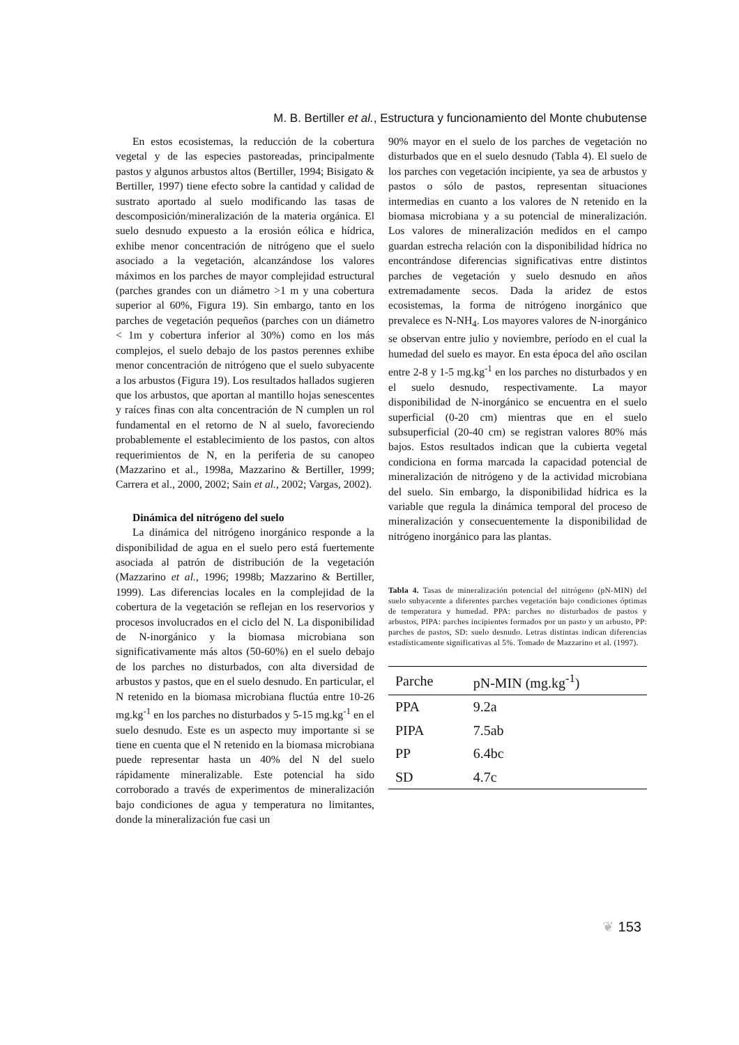M. B. Bertiller et al., Estructura y funcionamiento del Monte chubutense
En estos ecosistemas, la reducción de la cobertura vegetal y de las especies pastoreadas, principalmente pastos y algunos arbustos altos (Bertiller, 1994; Bisigato & Bertiller, 1997) tiene efecto sobre la cantidad y calidad de sustrato aportado al suelo modificando las tasas de descomposición/mineralización de la materia orgánica. El suelo desnudo expuesto a la erosión eólica e hídrica, exhibe menor concentración de nitrógeno que el suelo asociado a la vegetación, alcanzándose los valores máximos en los parches de mayor complejidad estructural (parches grandes con un diámetro >1 m y una cobertura superior al 60%, Figura 19). Sin embargo, tanto en los parches de vegetación pequeños (parches con un diámetro < 1m y cobertura inferior al 30%) como en los más complejos, el suelo debajo de los pastos perennes exhibe menor concentración de nitrógeno que el suelo subyacente a los arbustos (Figura 19). Los resultados hallados sugieren que los arbustos, que aportan al mantillo hojas senescentes y raíces finas con alta concentración de N cumplen un rol fundamental en el retorno de N al suelo, favoreciendo probablemente el establecimiento de los pastos, con altos requerimientos de N, en la periferia de su canopeo (Mazzarino et al., 1998a, Mazzarino & Bertiller, 1999; Carrera et al., 2000, 2002; Sain et al., 2002; Vargas, 2002).
Dinámica del nitrógeno del suelo
La dinámica del nitrógeno inorgánico responde a la disponibilidad de agua en el suelo pero está fuertemente asociada al patrón de distribución de la vegetación (Mazzarino et al., 1996; 1998b; Mazzarino & Bertiller, 1999). Las diferencias locales en la complejidad de la cobertura de la vegetación se reflejan en los reservorios y procesos involucrados en el ciclo del N. La disponibilidad de N-inorgánico y la biomasa microbiana son significativamente más altos (50-60%) en el suelo debajo de los parches no disturbados, con alta diversidad de arbustos y pastos, que en el suelo desnudo. En particular, el N retenido en la biomasa microbiana fluctúa entre 10-26 mg.kg<sup>-1</sup> en los parches no disturbados y 5-15 mg.kg<sup>-1</sup> en el suelo desnudo. Este es un aspecto muy importante si se tiene en cuenta que el N retenido en la biomasa microbiana puede representar hasta un 40% del N del suelo rápidamente mineralizable. Este potencial ha sido corroborado a través de experimentos de mineralización bajo condiciones de agua y temperatura no limitantes, donde la mineralización fue casi un
90% mayor en el suelo de los parches de vegetación no disturbados que en el suelo desnudo (Tabla 4). El suelo de los parches con vegetación incipiente, ya sea de arbustos y pastos o sólo de pastos, representan situaciones intermedias en cuanto a los valores de N retenido en la biomasa microbiana y a su potencial de mineralización. Los valores de mineralización medidos en el campo guardan estrecha relación con la disponibilidad hídrica no encontrándose diferencias significativas entre distintos parches de vegetación y suelo desnudo en años extremadamente secos. Dada la aridez de estos ecosistemas, la forma de nitrógeno inorgánico que prevalece es N-NH<sub>4</sub>. Los mayores valores de N-inorgánico se observan entre julio y noviembre, período en el cual la humedad del suelo es mayor. En esta época del año oscilan entre 2-8 y 1-5 mg.kg<sup>-1</sup> en los parches no disturbados y en el suelo desnudo, respectivamente. La mayor disponibilidad de N-inorgánico se encuentra en el suelo superficial (0-20 cm) mientras que en el suelo subsuperficial (20-40 cm) se registran valores 80% más bajos. Estos resultados indican que la cubierta vegetal condiciona en forma marcada la capacidad potencial de mineralización de nitrógeno y de la actividad microbiana del suelo. Sin embargo, la disponibilidad hídrica es la variable que regula la dinámica temporal del proceso de mineralización y consecuentemente la disponibilidad de nitrógeno inorgánico para las plantas.
Tabla 4. Tasas de mineralización potencial del nitrógeno (pN-MIN) del suelo subyacente a diferentes parches vegetación bajo condiciones óptimas de temperatura y humedad. PPA: parches no disturbados de pastos y arbustos, PIPA: parches incipientes formados por un pasto y un arbusto, PP: parches de pastos, SD: suelo desnudo. Letras distintas indican diferencias estadísticamente significativas al 5%. Tomado de Mazzarino et al. (1997).
| Parche | pN-MIN (mg.kg<sup>-1</sup>) |
| --- | --- |
| PPA | 9.2a |
| PIPA | 7.5ab |
| PP | 6.4bc |
| SD | 4.7c |
❦ 153